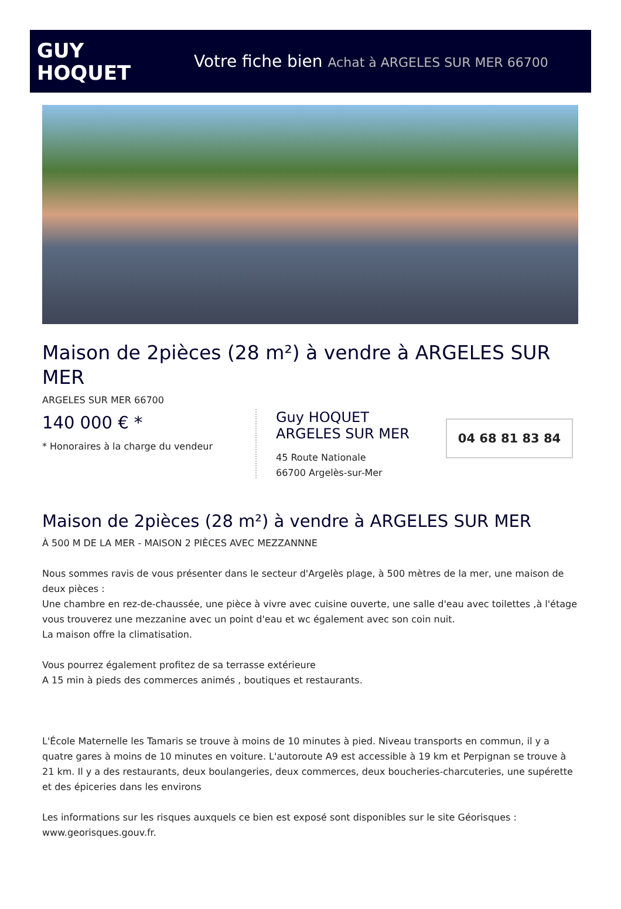GUY
HOQUET
Votre fiche bien Achat à ARGELES SUR MER 66700
Maison de 2pièces (28 m²) à vendre à ARGELES SUR MER
ARGELES SUR MER 66700
140 000 € *
* Honoraires à la charge du vendeur
Guy HOQUET
ARGELES SUR MER
45 Route Nationale
66700 Argelès-sur-Mer
04 68 81 83 84
Maison de 2pièces (28 m²) à vendre à ARGELES SUR MER
À 500 M DE LA MER - MAISON 2 PIÈCES AVEC MEZZANNNE
Nous sommes ravis de vous présenter dans le secteur d'Argelès plage, à 500 mètres de la mer, une maison de deux pièces :
Une chambre en rez-de-chaussée, une pièce à vivre avec cuisine ouverte, une salle d'eau avec toilettes ,à l'étage vous trouverez une mezzanine avec un point d'eau et wc également avec son coin nuit.
La maison offre la climatisation.
Vous pourrez également profitez de sa terrasse extérieure
A 15 min à pieds des commerces animés , boutiques et restaurants.
L'École Maternelle les Tamaris se trouve à moins de 10 minutes à pied. Niveau transports en commun, il y a quatre gares à moins de 10 minutes en voiture. L'autoroute A9 est accessible à 19 km et Perpignan se trouve à 21 km. Il y a des restaurants, deux boulangeries, deux commerces, deux boucheries-charcuteries, une supérette et des épiceries dans les environs
Les informations sur les risques auxquels ce bien est exposé sont disponibles sur le site Géorisques : www.georisques.gouv.fr.